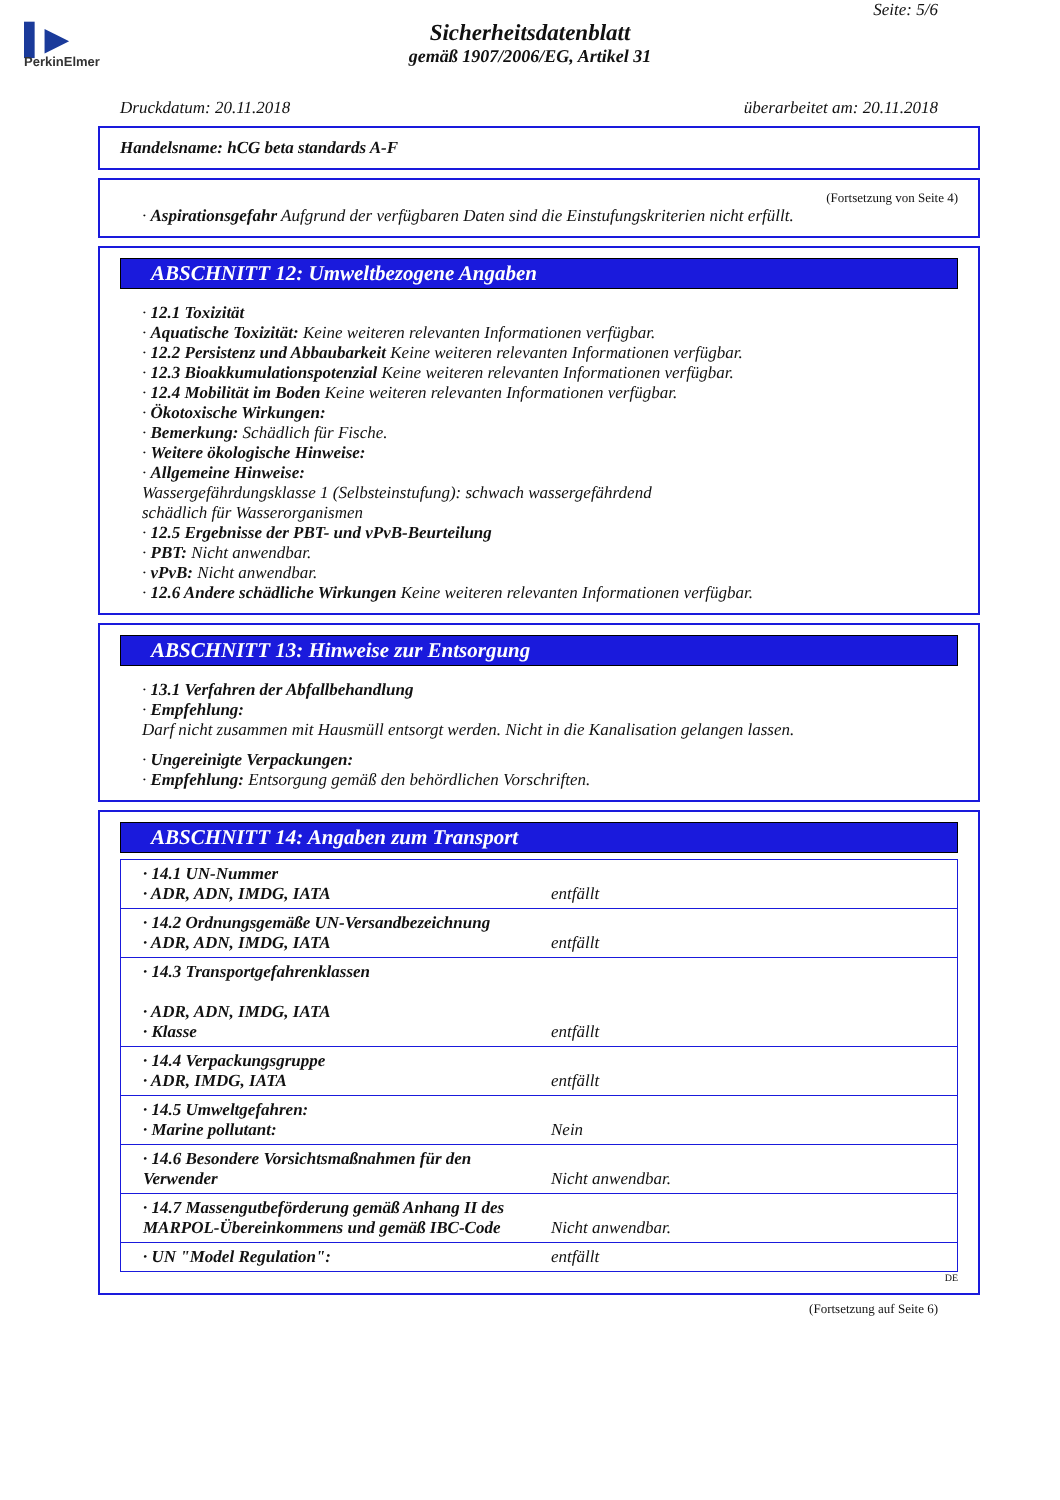▌▶
PerkinElmer
Seite: 5/6
Sicherheitsdatenblatt
gemäß 1907/2006/EG, Artikel 31
Druckdatum: 20.11.2018 überarbeitet am: 20.11.2018
Handelsname: hCG beta standards A-F
(Fortsetzung von Seite 4)
· Aspirationsgefahr Aufgrund der verfügbaren Daten sind die Einstufungskriterien nicht erfüllt.
ABSCHNITT 12: Umweltbezogene Angaben
· 12.1 Toxizität
· Aquatische Toxizität: Keine weiteren relevanten Informationen verfügbar.
· 12.2 Persistenz und Abbaubarkeit Keine weiteren relevanten Informationen verfügbar.
· 12.3 Bioakkumulationspotenzial Keine weiteren relevanten Informationen verfügbar.
· 12.4 Mobilität im Boden Keine weiteren relevanten Informationen verfügbar.
· Ökotoxische Wirkungen:
· Bemerkung: Schädlich für Fische.
· Weitere ökologische Hinweise:
· Allgemeine Hinweise:
Wassergefährdungsklasse 1 (Selbsteinstufung): schwach wassergefährdend
schädlich für Wasserorganismen
· 12.5 Ergebnisse der PBT- und vPvB-Beurteilung
· PBT: Nicht anwendbar.
· vPvB: Nicht anwendbar.
· 12.6 Andere schädliche Wirkungen Keine weiteren relevanten Informationen verfügbar.
ABSCHNITT 13: Hinweise zur Entsorgung
· 13.1 Verfahren der Abfallbehandlung
· Empfehlung:
Darf nicht zusammen mit Hausmüll entsorgt werden. Nicht in die Kanalisation gelangen lassen.
· Ungereinigte Verpackungen:
· Empfehlung: Entsorgung gemäß den behördlichen Vorschriften.
ABSCHNITT 14: Angaben zum Transport
| · 14.1 UN-Nummer · ADR, ADN, IMDG, IATA | entfällt |
| · 14.2 Ordnungsgemäße UN-Versandbezeichnung · ADR, ADN, IMDG, IATA | entfällt |
| · 14.3 Transportgefahrenklassen · ADR, ADN, IMDG, IATA · Klasse | entfällt |
| · 14.4 Verpackungsgruppe · ADR, IMDG, IATA | entfällt |
| · 14.5 Umweltgefahren: · Marine pollutant: | Nein |
| · 14.6 Besondere Vorsichtsmaßnahmen für den Verwender | Nicht anwendbar. |
| · 14.7 Massengutbeförderung gemäß Anhang II des MARPOL-Übereinkommens und gemäß IBC-Code | Nicht anwendbar. |
| · UN "Model Regulation": | entfällt |
DE
(Fortsetzung auf Seite 6)